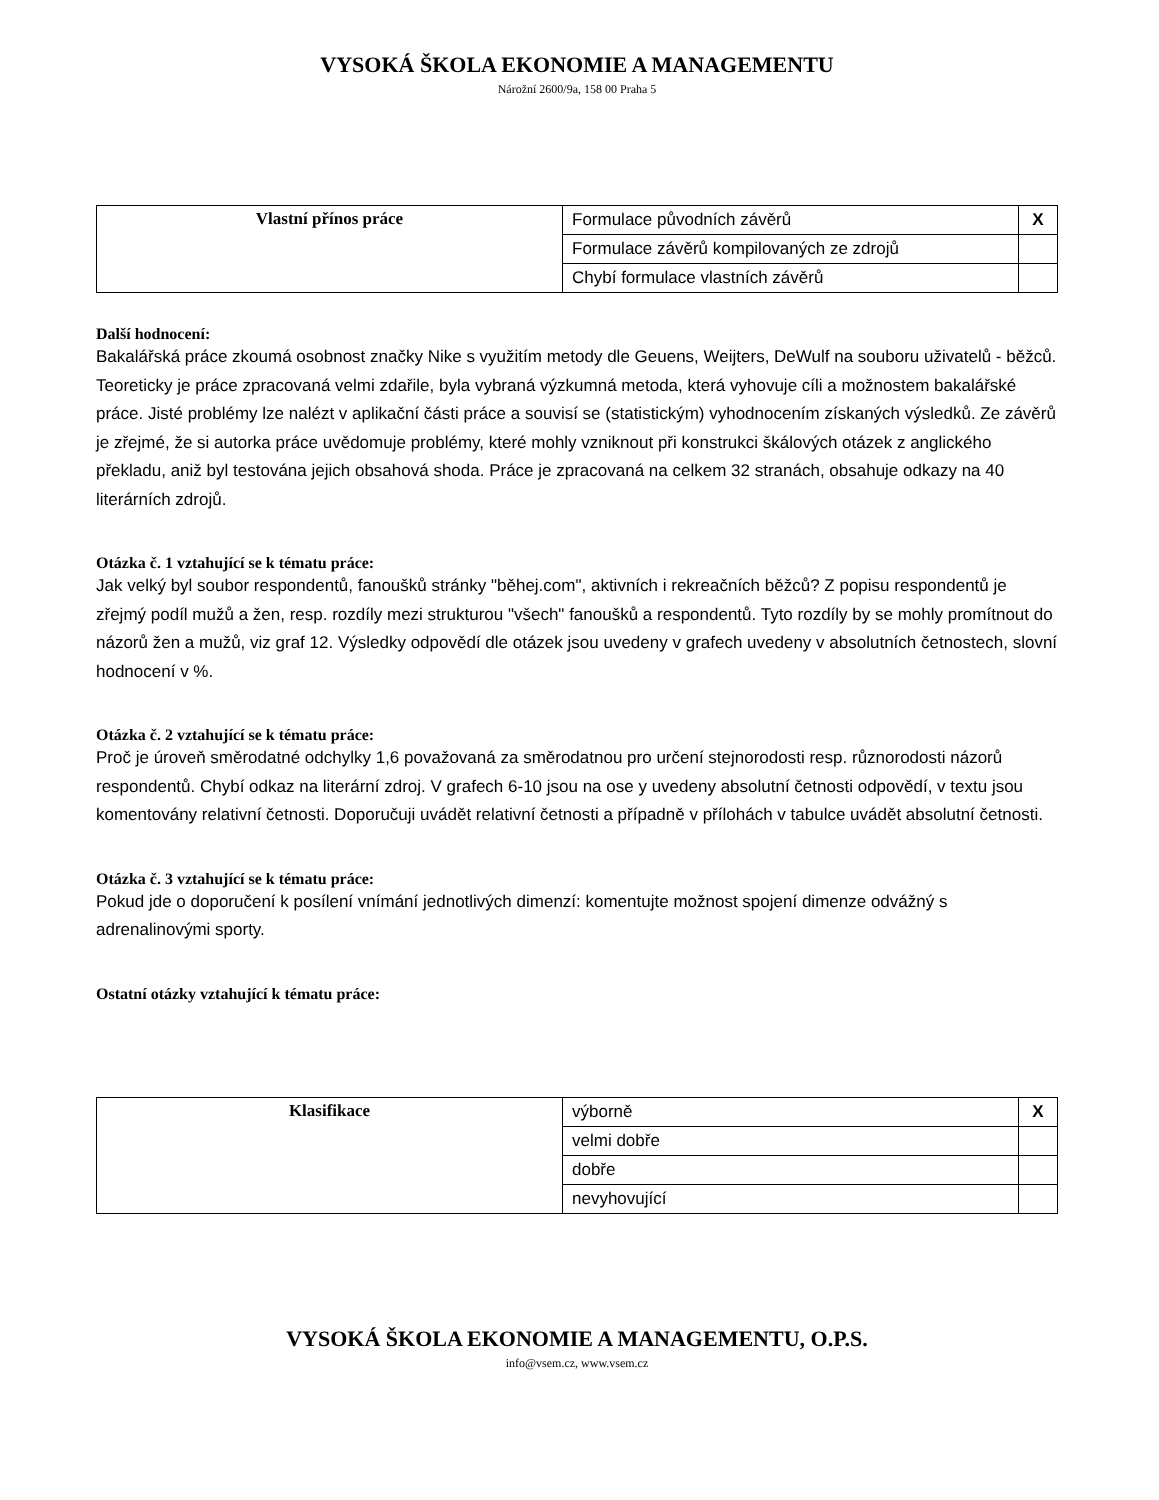VYSOKÁ ŠKOLA EKONOMIE A MANAGEMENTU
Nárožní 2600/9a, 158 00 Praha 5
| Vlastní přínos práce | Formulace původních závěrů | X |
| | Formulace závěrů kompilovaných ze zdrojů | |
| | Chybí formulace vlastních závěrů | |
Další hodnocení:
Bakalářská práce zkoumá osobnost značky Nike s využitím metody dle Geuens, Weijters, DeWulf na souboru uživatelů - běžců. Teoreticky je práce zpracovaná velmi zdařile, byla vybraná výzkumná metoda, která vyhovuje cíli a možnostem bakalářské práce. Jisté problémy lze nalézt v aplikační části práce a souvisí se (statistickým) vyhodnocením získaných výsledků. Ze závěrů je zřejmé, že si autorka práce uvědomuje problémy, které mohly vzniknout při konstrukci škálových otázek z anglického překladu, aniž byl testována jejich obsahová shoda. Práce je zpracovaná na celkem 32 stranách, obsahuje odkazy na 40 literárních zdrojů.
Otázka č. 1 vztahující se k tématu práce:
Jak velký byl soubor respondentů, fanoušků stránky "běhej.com", aktivních i rekreačních běžců? Z popisu respondentů je zřejmý podíl mužů a žen, resp. rozdíly mezi strukturou "všech" fanoušků a respondentů. Tyto rozdíly by se mohly promítnout do názorů žen a mužů, viz graf 12. Výsledky odpovědí dle otázek jsou uvedeny v grafech uvedeny v absolutních četnostech, slovní hodnocení v %.
Otázka č. 2 vztahující se k tématu práce:
Proč je úroveň směrodatné odchylky 1,6 považovaná za směrodatnou pro určení stejnorodosti resp. různorodosti názorů respondentů. Chybí odkaz na literární zdroj. V grafech 6-10 jsou na ose y uvedeny absolutní četnosti odpovědí, v textu jsou komentovány relativní četnosti. Doporučuji uvádět relativní četnosti a případně v přílohách v tabulce uvádět absolutní četnosti.
Otázka č. 3 vztahující se k tématu práce:
Pokud jde o doporučení k posílení vnímání jednotlivých dimenzí: komentujte možnost spojení dimenze odvážný s adrenalinovými sporty.
Ostatní otázky vztahující k tématu práce:
| Klasifikace | výborně | X |
| | velmi dobře | |
| | dobře | |
| | nevyhovující | |
VYSOKÁ ŠKOLA EKONOMIE A MANAGEMENTU, O.P.S.
info@vsem.cz, www.vsem.cz